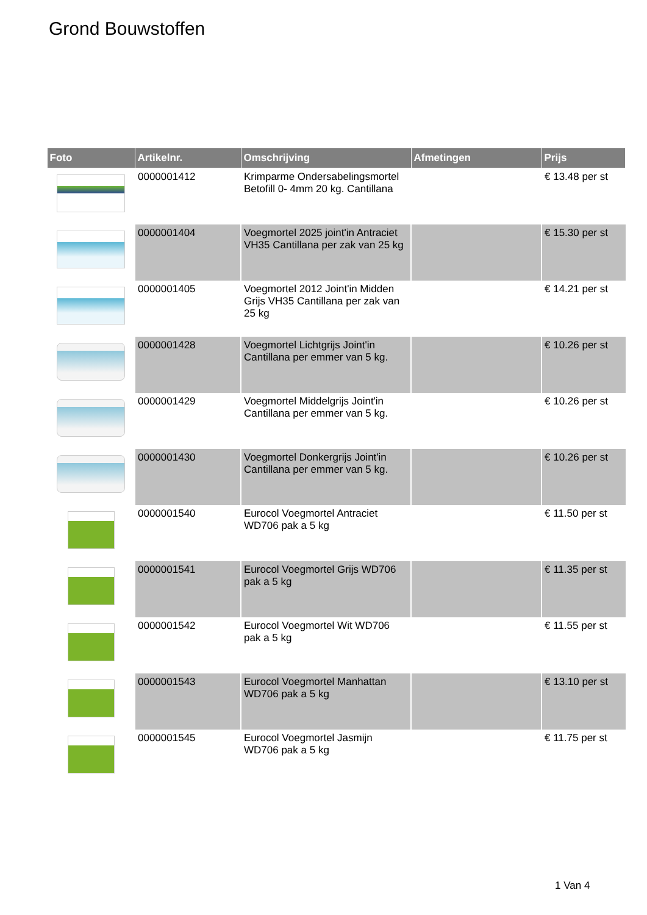Grond Bouwstoffen
| Foto | Artikelnr. | Omschrijving | Afmetingen | Prijs |
| --- | --- | --- | --- | --- |
| | 0000001412 | Krimparme Ondersabelingsmortel Betofill 0- 4mm 20 kg. Cantillana | | € 13.48 per st |
| | 0000001404 | Voegmortel 2025 joint'in Antraciet VH35 Cantillana per zak van 25 kg | | € 15.30 per st |
| | 0000001405 | Voegmortel 2012 Joint'in Midden Grijs VH35 Cantillana per zak van 25 kg | | € 14.21 per st |
| | 0000001428 | Voegmortel Lichtgrijs Joint'in Cantillana per emmer van 5 kg. | | € 10.26 per st |
| | 0000001429 | Voegmortel Middelgrijs Joint'in Cantillana per emmer van 5 kg. | | € 10.26 per st |
| | 0000001430 | Voegmortel Donkergrijs Joint'in Cantillana per emmer van 5 kg. | | € 10.26 per st |
| | 0000001540 | Eurocol Voegmortel Antraciet WD706 pak a 5 kg | | € 11.50 per st |
| | 0000001541 | Eurocol Voegmortel Grijs WD706 pak a 5 kg | | € 11.35 per st |
| | 0000001542 | Eurocol Voegmortel Wit WD706 pak a 5 kg | | € 11.55 per st |
| | 0000001543 | Eurocol Voegmortel Manhattan WD706 pak a 5 kg | | € 13.10 per st |
| | 0000001545 | Eurocol Voegmortel Jasmijn WD706 pak a 5 kg | | € 11.75 per st |
1 Van 4